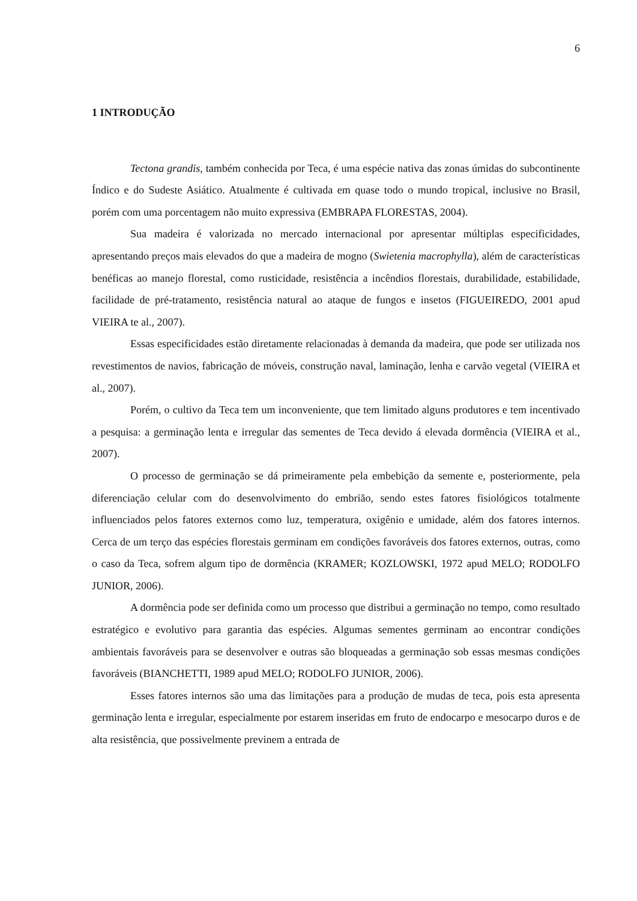6
1 INTRODUÇÃO
Tectona grandis, também conhecida por Teca, é uma espécie nativa das zonas úmidas do subcontinente Índico e do Sudeste Asiático. Atualmente é cultivada em quase todo o mundo tropical, inclusive no Brasil, porém com uma porcentagem não muito expressiva (EMBRAPA FLORESTAS, 2004).
Sua madeira é valorizada no mercado internacional por apresentar múltiplas especificidades, apresentando preços mais elevados do que a madeira de mogno (Swietenia macrophylla), além de características benéficas ao manejo florestal, como rusticidade, resistência a incêndios florestais, durabilidade, estabilidade, facilidade de pré-tratamento, resistência natural ao ataque de fungos e insetos (FIGUEIREDO, 2001 apud VIEIRA te al., 2007).
Essas especificidades estão diretamente relacionadas à demanda da madeira, que pode ser utilizada nos revestimentos de navios, fabricação de móveis, construção naval, laminação, lenha e carvão vegetal (VIEIRA et al., 2007).
Porém, o cultivo da Teca tem um inconveniente, que tem limitado alguns produtores e tem incentivado a pesquisa: a germinação lenta e irregular das sementes de Teca devido á elevada dormência (VIEIRA et al., 2007).
O processo de germinação se dá primeiramente pela embebição da semente e, posteriormente, pela diferenciação celular com do desenvolvimento do embrião, sendo estes fatores fisiológicos totalmente influenciados pelos fatores externos como luz, temperatura, oxigênio e umidade, além dos fatores internos. Cerca de um terço das espécies florestais germinam em condições favoráveis dos fatores externos, outras, como o caso da Teca, sofrem algum tipo de dormência (KRAMER; KOZLOWSKI, 1972 apud MELO; RODOLFO JUNIOR, 2006).
A dormência pode ser definida como um processo que distribui a germinação no tempo, como resultado estratégico e evolutivo para garantia das espécies. Algumas sementes germinam ao encontrar condições ambientais favoráveis para se desenvolver e outras são bloqueadas a germinação sob essas mesmas condições favoráveis (BIANCHETTI, 1989 apud MELO; RODOLFO JUNIOR, 2006).
Esses fatores internos são uma das limitações para a produção de mudas de teca, pois esta apresenta germinação lenta e irregular, especialmente por estarem inseridas em fruto de endocarpo e mesocarpo duros e de alta resistência, que possivelmente previnem a entrada de